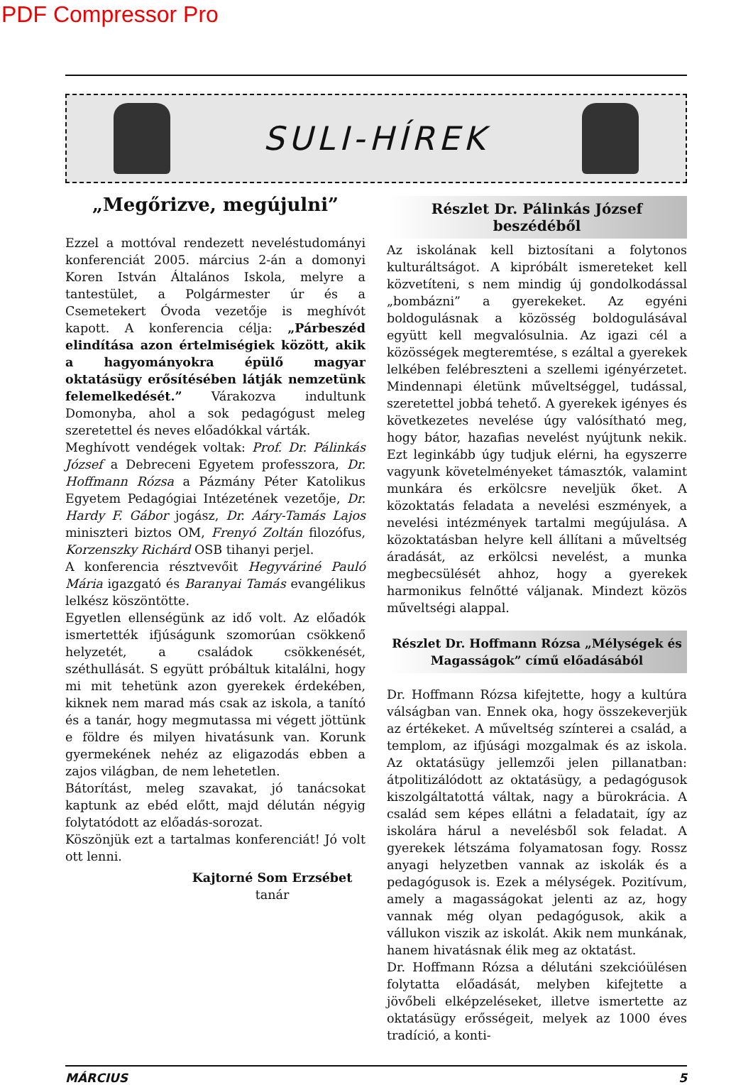PDF Compressor Pro
SULI-HÍREK
„Megőrizve, megújulni”
Ezzel a mottóval rendezett neveléstudományi konferenciát 2005. március 2-án a domonyi Koren István Általános Iskola, melyre a tantestület, a Polgármester úr és a Csemetekert Óvoda vezetője is meghívót kapott. A konferencia célja: „Párbeszéd elindítása azon értelmiségiek között, akik a hagyományokra épülő magyar oktatásügy erősítésében látják nemzetünk felemelkedését.” Várakozva indultunk Domonyba, ahol a sok pedagógust meleg szeretettel és neves előadókkal várták.
Meghívott vendégek voltak: Prof. Dr. Pálinkás József a Debreceni Egyetem professzora, Dr. Hoffmann Rózsa a Pázmány Péter Katolikus Egyetem Pedagógiai Intézetének vezetője, Dr. Hardy F. Gábor jogász, Dr. Aáry-Tamás Lajos miniszteri biztos OM, Frenyó Zoltán filozófus, Korzenszky Richárd OSB tihanyi perjel.
A konferencia résztvevőit Hegyváriné Pauló Mária igazgató és Baranyai Tamás evangélikus lelkész köszöntötte.
Egyetlen ellenségünk az idő volt. Az előadók ismertették ifjúságunk szomorúan csökkenő helyzetét, a családok csökkenését, széthullását. S együtt próbáltuk kitalálni, hogy mi mit tehetünk azon gyerekek érdekében, kiknek nem marad más csak az iskola, a tanító és a tanár, hogy megmutassa mi végett jöttünk e földre és milyen hivatásunk van. Korunk gyermekének nehéz az eligazodás ebben a zajos világban, de nem lehetetlen.
Bátorítást, meleg szavakat, jó tanácsokat kaptunk az ebéd előtt, majd délután négyig folytatódott az előadás-sorozat.
Köszönjük ezt a tartalmas konferenciát! Jó volt ott lenni.
Kajtorné Som Erzsébet
tanár
Részlet Dr. Pálinkás József beszédéből
Az iskolának kell biztosítani a folytonos kulturáltságot. A kipróbált ismereteket kell közvetíteni, s nem mindig új gondolkodással „bombázni” a gyerekeket. Az egyéni boldogulásnak a közösség boldogulásával együtt kell megvalósulnia. Az igazi cél a közösségek megteremtése, s ezáltal a gyerekek lelkében felébreszteni a szellemi igényérzetet. Mindennapi életünk műveltséggel, tudással, szeretettel jobbá tehető. A gyerekek igényes és következetes nevelése úgy valósítható meg, hogy bátor, hazafias nevelést nyújtunk nekik. Ezt leginkább úgy tudjuk elérni, ha egyszerre vagyunk követelményeket támasztók, valamint munkára és erkölcsre neveljük őket. A közoktatás feladata a nevelési eszmények, a nevelési intézmények tartalmi megújulása. A közoktatásban helyre kell állítani a műveltség áradását, az erkölcsi nevelést, a munka megbecsülését ahhoz, hogy a gyerekek harmonikus felnőtté váljanak. Mindezt közös műveltségi alappal.
Részlet Dr. Hoffmann Rózsa „Mélységek és Magasságok” című előadásából
Dr. Hoffmann Rózsa kifejtette, hogy a kultúra válságban van. Ennek oka, hogy összekeverjük az értékeket. A műveltség színterei a család, a templom, az ifjúsági mozgalmak és az iskola. Az oktatásügy jellemzői jelen pillanatban: átpolitizálódott az oktatásügy, a pedagógusok kiszolgáltatottá váltak, nagy a bürokrácia. A család sem képes ellátni a feladatait, így az iskolára hárul a nevelésből sok feladat. A gyerekek létszáma folyamatosan fogy. Rossz anyagi helyzetben vannak az iskolák és a pedagógusok is. Ezek a mélységek. Pozitívum, amely a magasságokat jelenti az az, hogy vannak még olyan pedagógusok, akik a vállukon viszik az iskolát. Akik nem munkának, hanem hivatásnak élik meg az oktatást.
Dr. Hoffmann Rózsa a délutáni szekcióülésen folytatta előadását, melyben kifejtette a jövőbeli elképzeléseket, illetve ismertette az oktatásügy erősségeit, melyek az 1000 éves tradíció, a konti-
MÁRCIUS 5